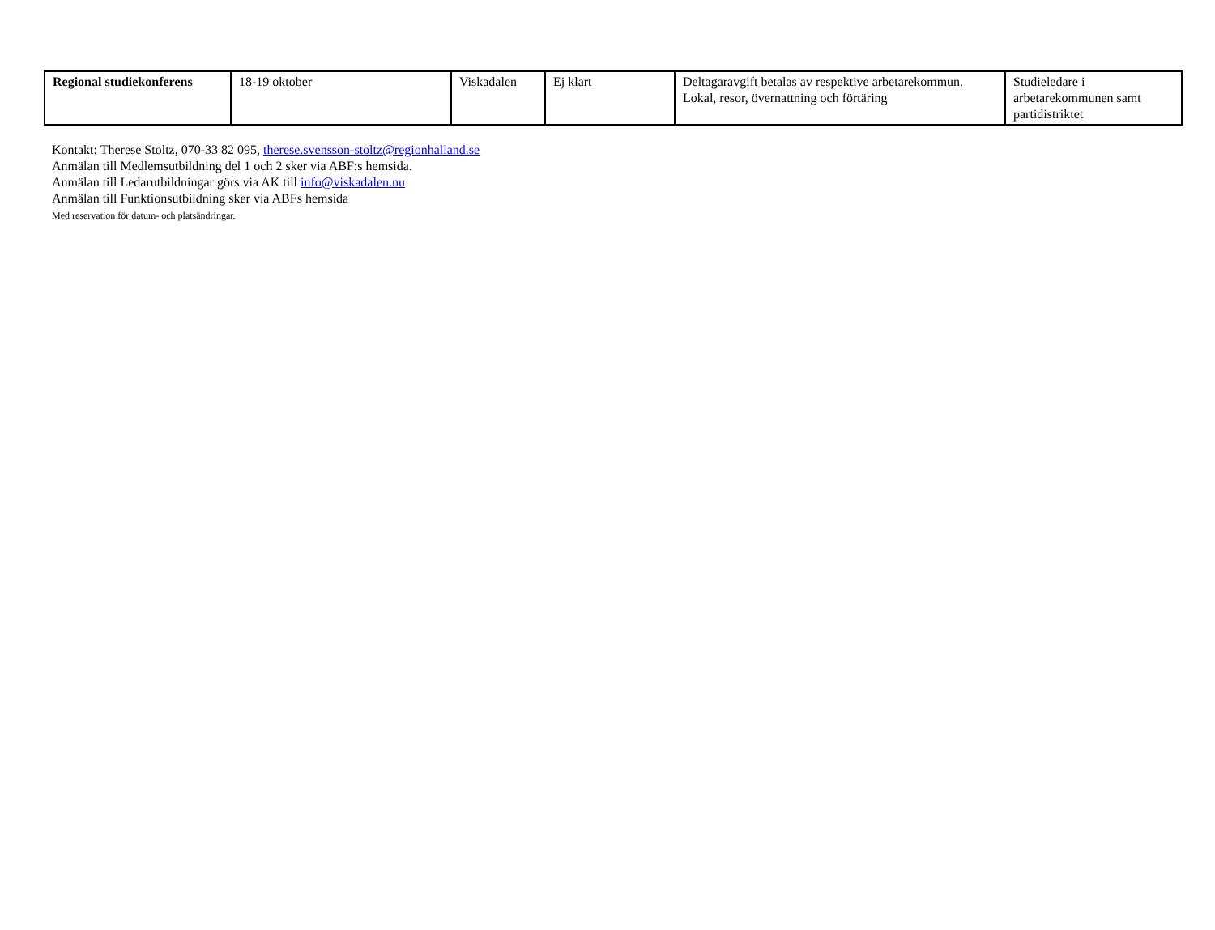| Regional studiekonferens | 18-19 oktober | Viskadalen | Ej klart | Deltagaravgift betalas av respektive arbetarekommun. Lokal, resor, övernattning och förtäring | Studieledare i arbetarekommunen samt partidistriktet |
Kontakt: Therese Stoltz, 070-33 82 095, therese.svensson-stoltz@regionhalland.se
Anmälan till Medlemsutbildning del 1 och 2 sker via ABF:s hemsida.
Anmälan till Ledarutbildningar görs via AK till info@viskadalen.nu
Anmälan till Funktionsutbildning sker via ABFs hemsida
Med reservation för datum- och platsändringar.